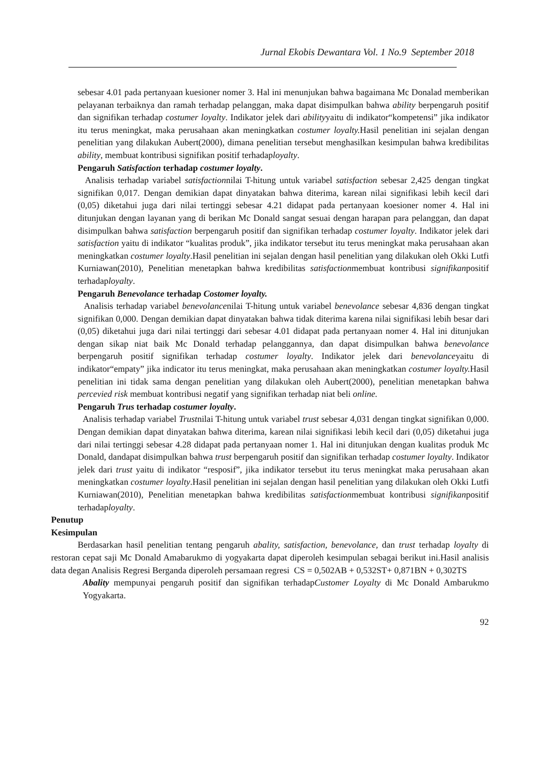Jurnal Ekobis Dewantara Vol. 1 No.9 September 2018
sebesar 4.01 pada pertanyaan kuesioner nomer 3. Hal ini menunjukan bahwa bagaimana Mc Donalad memberikan pelayanan terbaiknya dan ramah terhadap pelanggan, maka dapat disimpulkan bahwa ability berpengaruh positif dan signifikan terhadap costumer loyalty. Indikator jelek dari abilityyaitu di indikator“kompetensi” jika indikator itu terus meningkat, maka perusahaan akan meningkatkan costumer loyalty. Hasil penelitian ini sejalan dengan penelitian yang dilakukan Aubert(2000), dimana penelitian tersebut menghasilkan kesimpulan bahwa kredibilitas ability, membuat kontribusi signifikan positif terhadaployalty.
Pengaruh Satisfaction terhadap costumer loyalty.
Analisis terhadap variabel satisfactionnilai T-hitung untuk variabel satisfaction sebesar 2,425 dengan tingkat signifikan 0,017. Dengan demikian dapat dinyatakan bahwa diterima, karean nilai signifikasi lebih kecil dari (0,05) diketahui juga dari nilai tertinggi sebesar 4.21 didapat pada pertanyaan koesioner nomer 4. Hal ini ditunjukan dengan layanan yang di berikan Mc Donald sangat sesuai dengan harapan para pelanggan, dan dapat disimpulkan bahwa satisfaction berpengaruh positif dan signifikan terhadap costumer loyalty. Indikator jelek dari satisfaction yaitu di indikator “kualitas produk”, jika indikator tersebut itu terus meningkat maka perusahaan akan meningkatkan costumer loyalty.Hasil penelitian ini sejalan dengan hasil penelitian yang dilakukan oleh Okki Lutfi Kurniawan(2010), Penelitian menetapkan bahwa kredibilitas satisfactionmembuat kontribusi signifikanpositif terhadaployalty.
Pengaruh Benevolance terhadap Costomer loyalty.
Analisis terhadap variabel benevolancenilai T-hitung untuk variabel benevolance sebesar 4,836 dengan tingkat signifikan 0,000. Dengan demikian dapat dinyatakan bahwa tidak diterima karena nilai signifikasi lebih besar dari (0,05) diketahui juga dari nilai tertinggi dari sebesar 4.01 didapat pada pertanyaan nomer 4. Hal ini ditunjukan dengan sikap niat baik Mc Donald terhadap pelanggannya, dan dapat disimpulkan bahwa benevolance berpengaruh positif signifikan terhadap costumer loyalty. Indikator jelek dari benevolanceyaitu di indikator“empaty” jika indicator itu terus meningkat, maka perusahaan akan meningkatkan costumer loyalty. Hasil penelitian ini tidak sama dengan penelitian yang dilakukan oleh Aubert(2000), penelitian menetapkan bahwa percevied risk membuat kontribusi negatif yang signifikan terhadap niat beli online.
Pengaruh Trus terhadap costumer loyalty.
Analisis terhadap variabel Trustnilai T-hitung untuk variabel trust sebesar 4,031 dengan tingkat signifikan 0,000. Dengan demikian dapat dinyatakan bahwa diterima, karean nilai signifikasi lebih kecil dari (0,05) diketahui juga dari nilai tertinggi sebesar 4.28 didapat pada pertanyaan nomer 1. Hal ini ditunjukan dengan kualitas produk Mc Donald, dandapat disimpulkan bahwa trust berpengaruh positif dan signifikan terhadap costumer loyalty. Indikator jelek dari trust yaitu di indikator “resposif”, jika indikator tersebut itu terus meningkat maka perusahaan akan meningkatkan costumer loyalty.Hasil penelitian ini sejalan dengan hasil penelitian yang dilakukan oleh Okki Lutfi Kurniawan(2010), Penelitian menetapkan bahwa kredibilitas satisfactionmembuat kontribusi signifikanpositif terhadaployalty.
Penutup
Kesimpulan
Berdasarkan hasil penelitian tentang pengaruh abality, satisfaction, benevolance, dan trust terhadap loyalty di restoran cepat saji Mc Donald Amabarukmo di yogyakarta dapat diperoleh kesimpulan sebagai berikut ini.Hasil analisis data degan Analisis Regresi Berganda diperoleh persamaan regresi CS = 0,502AB + 0,532ST+ 0,871BN + 0,302TS
Abality mempunyai pengaruh positif dan signifikan terhadapCustomer Loyalty di Mc Donald Ambarukmo Yogyakarta.
92